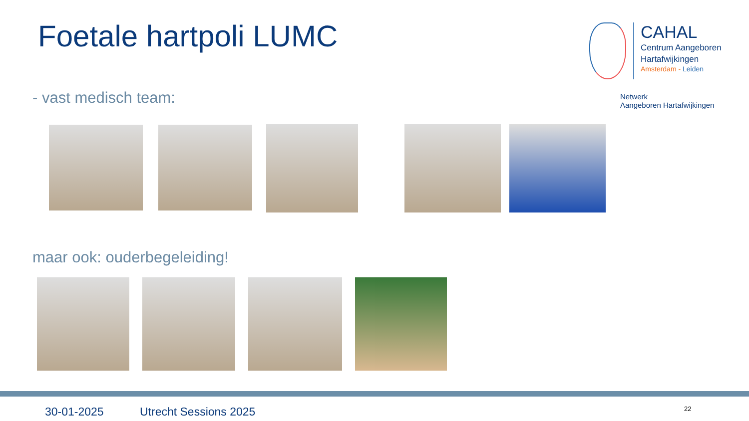Foetale hartpoli LUMC
CAHAL
Centrum Aangeboren
Hartafwijkingen
Amsterdam - Leiden
Netwerk
Aangeboren Hartafwijkingen
- vast medisch team:
maar ook: ouderbegeleiding!
30-01-2025 Utrecht Sessions 2025 22